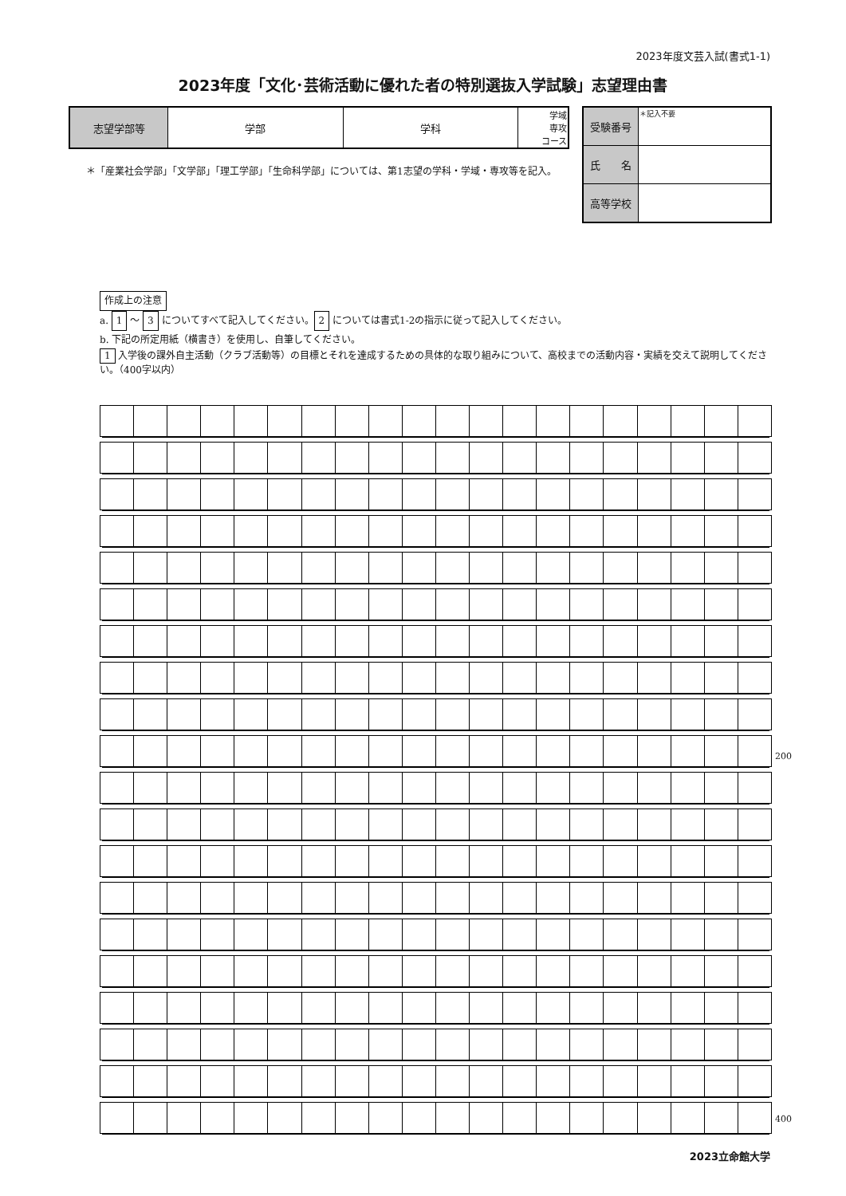2023年度文芸入試(書式1-1)
2023年度「文化･芸術活動に優れた者の特別選抜入学試験」志望理由書
| 志望学部等 | 学部 | 学科 | 学域 専攻 コース |
| 受験番号 | ＊記入不要 |
| 氏 名 | |
| 高等学校 | |
＊「産業社会学部」「文学部」「理工学部」「生命科学部」については、第1志望の学科・学域・専攻等を記入。
作成上の注意
a. 1 ～ 3 についてすべて記入してください。 2 については書式1-2の指示に従って記入してください。
b. 下記の所定用紙（横書き）を使用し、自筆してください。
1 入学後の課外自主活動（クラブ活動等）の目標とそれを達成するための具体的な取り組みについて、高校までの活動内容・実績を交えて説明してください。（400字以内）
200
400
2023立命館大学